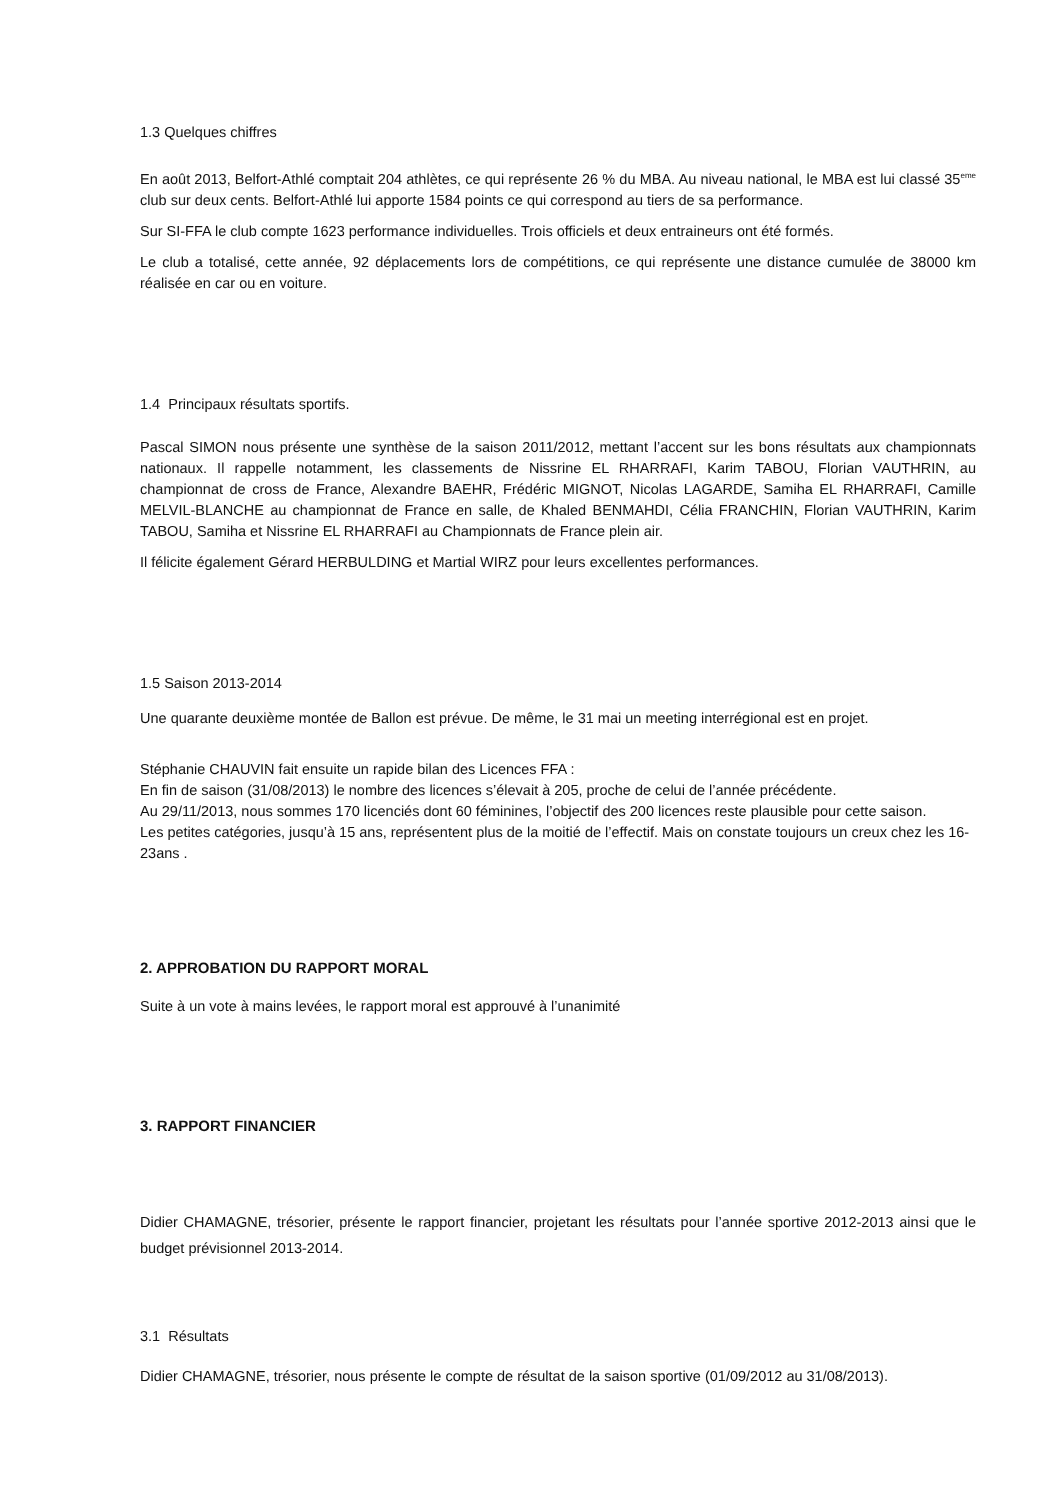1.3 Quelques chiffres
En août 2013, Belfort-Athlé comptait 204 athlètes, ce qui représente 26 % du MBA. Au niveau national, le MBA est lui classé 35<sup>eme</sup> club sur deux cents. Belfort-Athlé lui apporte 1584 points ce qui correspond au tiers de sa performance.
Sur SI-FFA le club compte 1623 performance individuelles. Trois officiels et deux entraineurs ont été formés.
Le club a totalisé, cette année, 92 déplacements lors de compétitions, ce qui représente une distance cumulée de 38000 km réalisée en car ou en voiture.
1.4 Principaux résultats sportifs.
Pascal SIMON nous présente une synthèse de la saison 2011/2012, mettant l’accent sur les bons résultats aux championnats nationaux. Il rappelle notamment, les classements de Nissrine EL RHARRAFI, Karim TABOU, Florian VAUTHRIN, au championnat de cross de France, Alexandre BAEHR, Frédéric MIGNOT, Nicolas LAGARDE, Samiha EL RHARRAFI, Camille MELVIL-BLANCHE au championnat de France en salle, de Khaled BENMAHDI, Célia FRANCHIN, Florian VAUTHRIN, Karim TABOU, Samiha et Nissrine EL RHARRAFI au Championnats de France plein air.
Il félicite également Gérard HERBULDING et Martial WIRZ pour leurs excellentes performances.
1.5 Saison 2013-2014
Une quarante deuxième montée de Ballon est prévue. De même, le 31 mai un meeting interrégional est en projet.
Stéphanie CHAUVIN fait ensuite un rapide bilan des Licences FFA :
En fin de saison (31/08/2013) le nombre des licences s’élevait à 205, proche de celui de l’année précédente.
Au 29/11/2013, nous sommes 170 licenciés dont 60 féminines, l’objectif des 200 licences reste plausible pour cette saison.
Les petites catégories, jusqu’à 15 ans, représentent plus de la moitié de l’effectif. Mais on constate toujours un creux chez les 16-23ans .
2. APPROBATION DU RAPPORT MORAL
Suite à un vote à mains levées, le rapport moral est approuvé à l’unanimité
3. RAPPORT FINANCIER
Didier CHAMAGNE, trésorier, présente le rapport financier, projetant les résultats pour l’année sportive 2012-2013 ainsi que le budget prévisionnel 2013-2014.
3.1 Résultats
Didier CHAMAGNE, trésorier, nous présente le compte de résultat de la saison sportive (01/09/2012 au 31/08/2013).